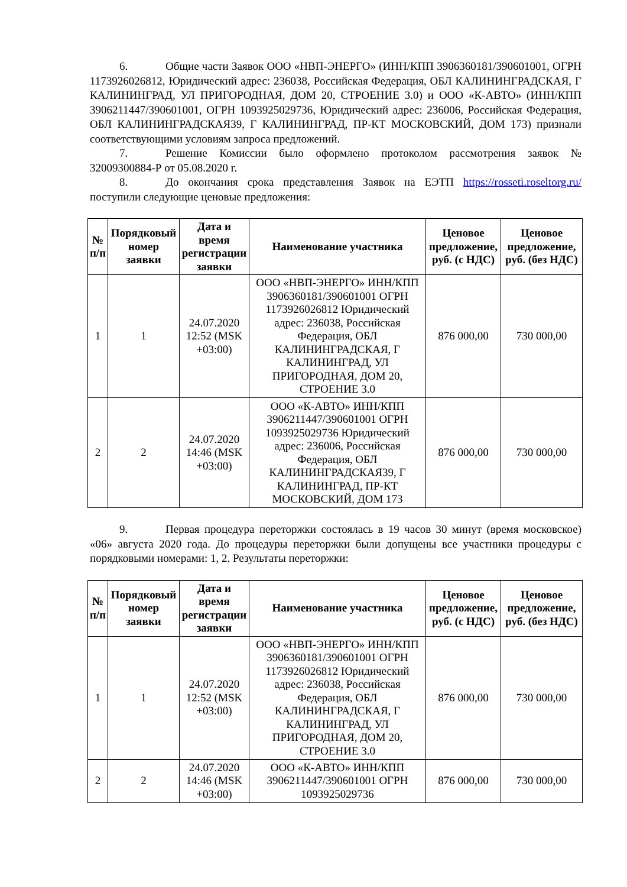6. Общие части Заявок ООО «НВП-ЭНЕРГО» (ИНН/КПП 3906360181/390601001, ОГРН 1173926026812, Юридический адрес: 236038, Российская Федерация, ОБЛ КАЛИНИНГРАДСКАЯ, Г КАЛИНИНГРАД, УЛ ПРИГОРОДНАЯ, ДОМ 20, СТРОЕНИЕ 3.0) и ООО «К-АВТО» (ИНН/КПП 3906211447/390601001, ОГРН 1093925029736, Юридический адрес: 236006, Российская Федерация, ОБЛ КАЛИНИНГРАДСКАЯ39, Г КАЛИНИНГРАД, ПР-КТ МОСКОВСКИЙ, ДОМ 173) признали соответствующими условиям запроса предложений.
7. Решение Комиссии было оформлено протоколом рассмотрения заявок № 32009300884-Р от 05.08.2020 г.
8. До окончания срока представления Заявок на ЕЭТП https://rosseti.roseltorg.ru/ поступили следующие ценовые предложения:
| № п/п | Порядковый номер заявки | Дата и время регистрации заявки | Наименование участника | Ценовое предложение, руб. (с НДС) | Ценовое предложение, руб. (без НДС) |
| --- | --- | --- | --- | --- | --- |
| 1 | 1 | 24.07.2020 12:52 (MSK +03:00) | ООО «НВП-ЭНЕРГО» ИНН/КПП 3906360181/390601001 ОГРН 1173926026812 Юридический адрес: 236038, Российская Федерация, ОБЛ КАЛИНИНГРАДСКАЯ, Г КАЛИНИНГРАД, УЛ ПРИГОРОДНАЯ, ДОМ 20, СТРОЕНИЕ 3.0 | 876 000,00 | 730 000,00 |
| 2 | 2 | 24.07.2020 14:46 (MSK +03:00) | ООО «К-АВТО» ИНН/КПП 3906211447/390601001 ОГРН 1093925029736 Юридический адрес: 236006, Российская Федерация, ОБЛ КАЛИНИНГРАДСКАЯ39, Г КАЛИНИНГРАД, ПР-КТ МОСКОВСКИЙ, ДОМ 173 | 876 000,00 | 730 000,00 |
9. Первая процедура переторжки состоялась в 19 часов 30 минут (время московское) «06» августа 2020 года. До процедуры переторжки были допущены все участники процедуры с порядковыми номерами: 1, 2. Результаты переторжки:
| № п/п | Порядковый номер заявки | Дата и время регистрации заявки | Наименование участника | Ценовое предложение, руб. (с НДС) | Ценовое предложение, руб. (без НДС) |
| --- | --- | --- | --- | --- | --- |
| 1 | 1 | 24.07.2020 12:52 (MSK +03:00) | ООО «НВП-ЭНЕРГО» ИНН/КПП 3906360181/390601001 ОГРН 1173926026812 Юридический адрес: 236038, Российская Федерация, ОБЛ КАЛИНИНГРАДСКАЯ, Г КАЛИНИНГРАД, УЛ ПРИГОРОДНАЯ, ДОМ 20, СТРОЕНИЕ 3.0 | 876 000,00 | 730 000,00 |
| 2 | 2 | 24.07.2020 14:46 (MSK +03:00) | ООО «К-АВТО» ИНН/КПП 3906211447/390601001 ОГРН 1093925029736 | 876 000,00 | 730 000,00 |